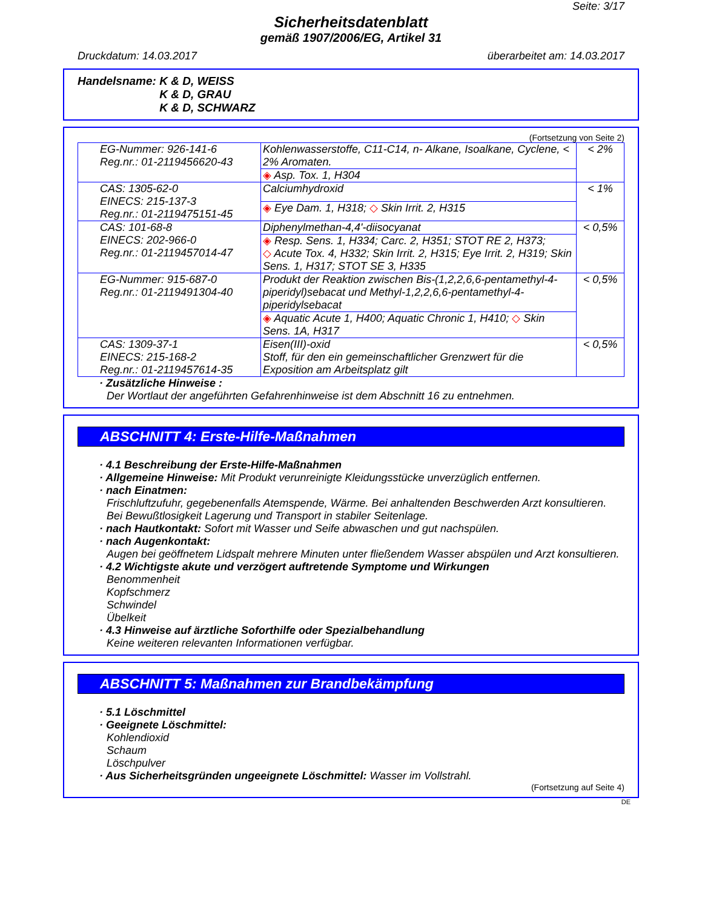Seite: 3/17
Sicherheitsdatenblatt
gemäß 1907/2006/EG, Artikel 31
Druckdatum: 14.03.2017 überarbeitet am: 14.03.2017
Handelsname: K & D, WEISS
K & D, GRAU
K & D, SCHWARZ
(Fortsetzung von Seite 2)
| EG-Nummer: 926-141-6 Reg.nr.: 01-2119456620-43 | Kohlenwasserstoffe, C11-C14, n- Alkane, Isoalkane, Cyclene, < 2% Aromaten. | < 2% |
| | ◈ Asp. Tox. 1, H304 | |
| CAS: 1305-62-0 EINECS: 215-137-3 Reg.nr.: 01-2119475151-45 | Calciumhydroxid | < 1% |
| | ◈ Eye Dam. 1, H318; ◇ Skin Irrit. 2, H315 | |
| CAS: 101-68-8 EINECS: 202-966-0 Reg.nr.: 01-2119457014-47 | Diphenylmethan-4,4'-diisocyanat | < 0,5% |
| | ◈ Resp. Sens. 1, H334; Carc. 2, H351; STOT RE 2, H373; ◇ Acute Tox. 4, H332; Skin Irrit. 2, H315; Eye Irrit. 2, H319; Skin Sens. 1, H317; STOT SE 3, H335 | |
| EG-Nummer: 915-687-0 Reg.nr.: 01-2119491304-40 | Produkt der Reaktion zwischen Bis-(1,2,2,6,6-pentamethyl-4-piperidyl)sebacat und Methyl-1,2,2,6,6-pentamethyl-4-piperidylsebacat | < 0,5% |
| | ◈ Aquatic Acute 1, H400; Aquatic Chronic 1, H410; ◇ Skin Sens. 1A, H317 | |
| CAS: 1309-37-1 EINECS: 215-168-2 Reg.nr.: 01-2119457614-35 | Eisen(III)-oxid Stoff, für den ein gemeinschaftlicher Grenzwert für die Exposition am Arbeitsplatz gilt | < 0,5% |
· Zusätzliche Hinweise :
Der Wortlaut der angeführten Gefahrenhinweise ist dem Abschnitt 16 zu entnehmen.
ABSCHNITT 4: Erste-Hilfe-Maßnahmen
· 4.1 Beschreibung der Erste-Hilfe-Maßnahmen
· Allgemeine Hinweise: Mit Produkt verunreinigte Kleidungsstücke unverzüglich entfernen.
· nach Einatmen:
Frischluftzufuhr, gegebenenfalls Atemspende, Wärme. Bei anhaltenden Beschwerden Arzt konsultieren.
Bei Bewußtlosigkeit Lagerung und Transport in stabiler Seitenlage.
· nach Hautkontakt: Sofort mit Wasser und Seife abwaschen und gut nachspülen.
· nach Augenkontakt:
Augen bei geöffnetem Lidspalt mehrere Minuten unter fließendem Wasser abspülen und Arzt konsultieren.
· 4.2 Wichtigste akute und verzögert auftretende Symptome und Wirkungen
Benommenheit
Kopfschmerz
Schwindel
Übelkeit
· 4.3 Hinweise auf ärztliche Soforthilfe oder Spezialbehandlung
Keine weiteren relevanten Informationen verfügbar.
ABSCHNITT 5: Maßnahmen zur Brandbekämpfung
· 5.1 Löschmittel
· Geeignete Löschmittel:
Kohlendioxid
Schaum
Löschpulver
· Aus Sicherheitsgründen ungeeignete Löschmittel: Wasser im Vollstrahl.
(Fortsetzung auf Seite 4)
DE